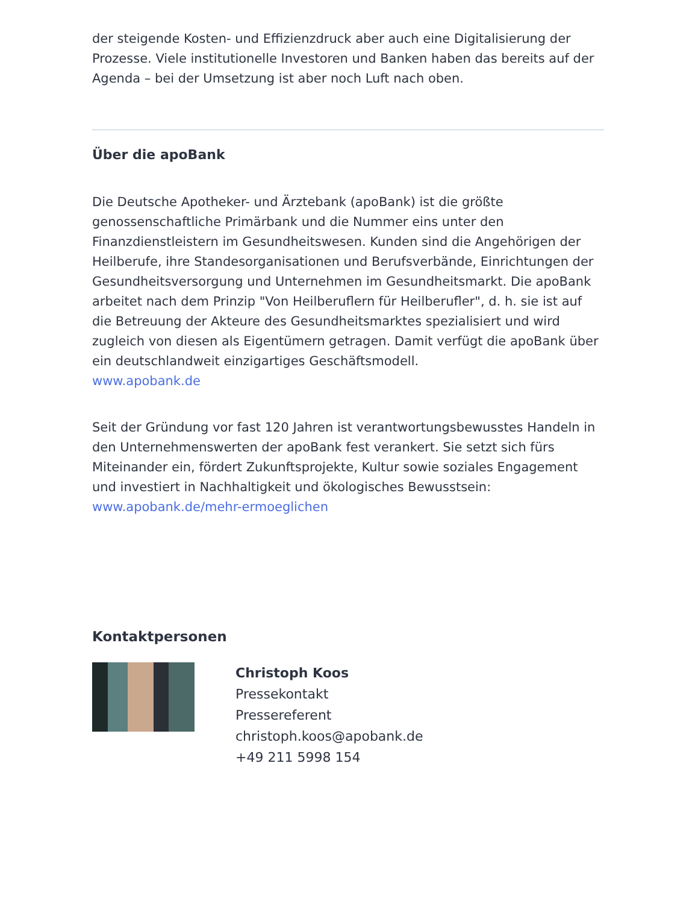der steigende Kosten- und Effizienzdruck aber auch eine Digitalisierung der Prozesse. Viele institutionelle Investoren und Banken haben das bereits auf der Agenda – bei der Umsetzung ist aber noch Luft nach oben.
Über die apoBank
Die Deutsche Apotheker- und Ärztebank (apoBank) ist die größte genossenschaftliche Primärbank und die Nummer eins unter den Finanzdienstleistern im Gesundheitswesen. Kunden sind die Angehörigen der Heilberufe, ihre Standesorganisationen und Berufsverbände, Einrichtungen der Gesundheitsversorgung und Unternehmen im Gesundheitsmarkt. Die apoBank arbeitet nach dem Prinzip "Von Heilberuflern für Heilberufler", d. h. sie ist auf die Betreuung der Akteure des Gesundheitsmarktes spezialisiert und wird zugleich von diesen als Eigentümern getragen. Damit verfügt die apoBank über ein deutschlandweit einzigartiges Geschäftsmodell.
www.apobank.de
Seit der Gründung vor fast 120 Jahren ist verantwortungsbewusstes Handeln in den Unternehmenswerten der apoBank fest verankert. Sie setzt sich fürs Miteinander ein, fördert Zukunftsprojekte, Kultur sowie soziales Engagement und investiert in Nachhaltigkeit und ökologisches Bewusstsein:
www.apobank.de/mehr-ermoeglichen
Kontaktpersonen
Christoph Koos
Pressekontakt
Pressereferent
christoph.koos@apobank.de
+49 211 5998 154